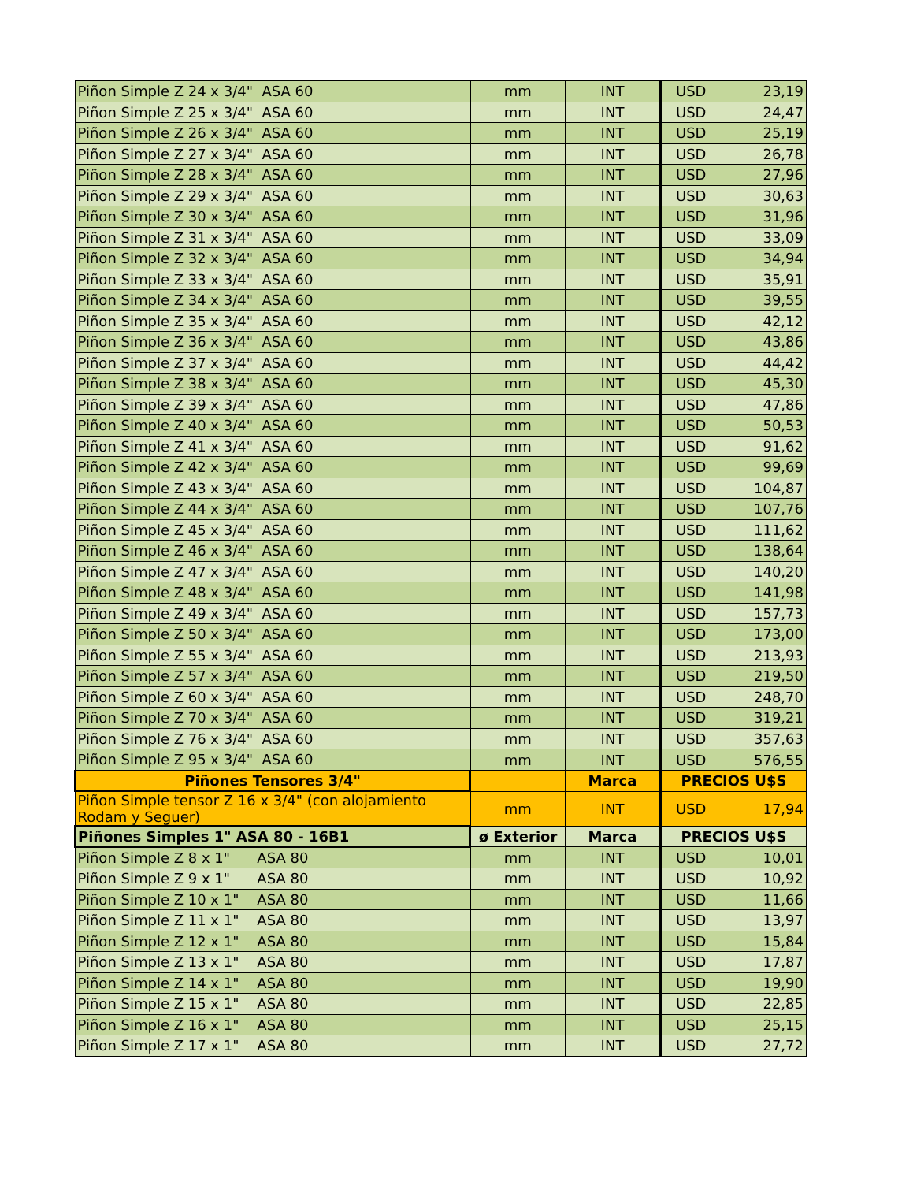| Piñon Simple Z 24 x 3/4" ASA 60 | mm | INT | USD | 23,19 |
| Piñon Simple Z 25 x 3/4" ASA 60 | mm | INT | USD | 24,47 |
| Piñon Simple Z 26 x 3/4" ASA 60 | mm | INT | USD | 25,19 |
| Piñon Simple Z 27 x 3/4" ASA 60 | mm | INT | USD | 26,78 |
| Piñon Simple Z 28 x 3/4" ASA 60 | mm | INT | USD | 27,96 |
| Piñon Simple Z 29 x 3/4" ASA 60 | mm | INT | USD | 30,63 |
| Piñon Simple Z 30 x 3/4" ASA 60 | mm | INT | USD | 31,96 |
| Piñon Simple Z 31 x 3/4" ASA 60 | mm | INT | USD | 33,09 |
| Piñon Simple Z 32 x 3/4" ASA 60 | mm | INT | USD | 34,94 |
| Piñon Simple Z 33 x 3/4" ASA 60 | mm | INT | USD | 35,91 |
| Piñon Simple Z 34 x 3/4" ASA 60 | mm | INT | USD | 39,55 |
| Piñon Simple Z 35 x 3/4" ASA 60 | mm | INT | USD | 42,12 |
| Piñon Simple Z 36 x 3/4" ASA 60 | mm | INT | USD | 43,86 |
| Piñon Simple Z 37 x 3/4" ASA 60 | mm | INT | USD | 44,42 |
| Piñon Simple Z 38 x 3/4" ASA 60 | mm | INT | USD | 45,30 |
| Piñon Simple Z 39 x 3/4" ASA 60 | mm | INT | USD | 47,86 |
| Piñon Simple Z 40 x 3/4" ASA 60 | mm | INT | USD | 50,53 |
| Piñon Simple Z 41 x 3/4" ASA 60 | mm | INT | USD | 91,62 |
| Piñon Simple Z 42 x 3/4" ASA 60 | mm | INT | USD | 99,69 |
| Piñon Simple Z 43 x 3/4" ASA 60 | mm | INT | USD | 104,87 |
| Piñon Simple Z 44 x 3/4" ASA 60 | mm | INT | USD | 107,76 |
| Piñon Simple Z 45 x 3/4" ASA 60 | mm | INT | USD | 111,62 |
| Piñon Simple Z 46 x 3/4" ASA 60 | mm | INT | USD | 138,64 |
| Piñon Simple Z 47 x 3/4" ASA 60 | mm | INT | USD | 140,20 |
| Piñon Simple Z 48 x 3/4" ASA 60 | mm | INT | USD | 141,98 |
| Piñon Simple Z 49 x 3/4" ASA 60 | mm | INT | USD | 157,73 |
| Piñon Simple Z 50 x 3/4" ASA 60 | mm | INT | USD | 173,00 |
| Piñon Simple Z 55 x 3/4" ASA 60 | mm | INT | USD | 213,93 |
| Piñon Simple Z 57 x 3/4" ASA 60 | mm | INT | USD | 219,50 |
| Piñon Simple Z 60 x 3/4" ASA 60 | mm | INT | USD | 248,70 |
| Piñon Simple Z 70 x 3/4" ASA 60 | mm | INT | USD | 319,21 |
| Piñon Simple Z 76 x 3/4" ASA 60 | mm | INT | USD | 357,63 |
| Piñon Simple Z 95 x 3/4" ASA 60 | mm | INT | USD | 576,55 |
| Piñones Tensores 3/4" | | Marca | PRECIOS U$S | |
| Piñon Simple tensor Z 16 x 3/4" (con alojamiento Rodam y Seguer) | mm | INT | USD | 17,94 |
| Piñones Simples 1" ASA 80 - 16B1 | ø Exterior | Marca | PRECIOS U$S | |
| Piñon Simple Z 8 x 1" ASA 80 | mm | INT | USD | 10,01 |
| Piñon Simple Z 9 x 1" ASA 80 | mm | INT | USD | 10,92 |
| Piñon Simple Z 10 x 1" ASA 80 | mm | INT | USD | 11,66 |
| Piñon Simple Z 11 x 1" ASA 80 | mm | INT | USD | 13,97 |
| Piñon Simple Z 12 x 1" ASA 80 | mm | INT | USD | 15,84 |
| Piñon Simple Z 13 x 1" ASA 80 | mm | INT | USD | 17,87 |
| Piñon Simple Z 14 x 1" ASA 80 | mm | INT | USD | 19,90 |
| Piñon Simple Z 15 x 1" ASA 80 | mm | INT | USD | 22,85 |
| Piñon Simple Z 16 x 1" ASA 80 | mm | INT | USD | 25,15 |
| Piñon Simple Z 17 x 1" ASA 80 | mm | INT | USD | 27,72 |